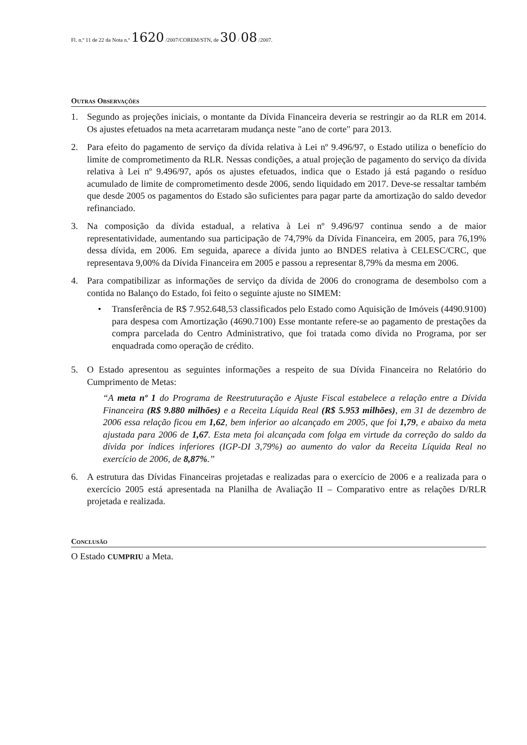Fl. n.º 11 de 22 da Nota n.º 1620 /2007/COREM/STN, de 30 / 08 /2007.
Outras Observações
1. Segundo as projeções iniciais, o montante da Dívida Financeira deveria se restringir ao da RLR em 2014. Os ajustes efetuados na meta acarretaram mudança neste "ano de corte" para 2013.
2. Para efeito do pagamento de serviço da dívida relativa à Lei nº 9.496/97, o Estado utiliza o benefício do limite de comprometimento da RLR. Nessas condições, a atual projeção de pagamento do serviço da dívida relativa à Lei nº 9.496/97, após os ajustes efetuados, indica que o Estado já está pagando o resíduo acumulado de limite de comprometimento desde 2006, sendo liquidado em 2017. Deve-se ressaltar também que desde 2005 os pagamentos do Estado são suficientes para pagar parte da amortização do saldo devedor refinanciado.
3. Na composição da dívida estadual, a relativa à Lei nº 9.496/97 continua sendo a de maior representatividade, aumentando sua participação de 74,79% da Dívida Financeira, em 2005, para 76,19% dessa dívida, em 2006. Em seguida, aparece a dívida junto ao BNDES relativa à CELESC/CRC, que representava 9,00% da Dívida Financeira em 2005 e passou a representar 8,79% da mesma em 2006.
4. Para compatibilizar as informações de serviço da dívida de 2006 do cronograma de desembolso com a contida no Balanço do Estado, foi feito o seguinte ajuste no SIMEM:
• Transferência de R$ 7.952.648,53 classificados pelo Estado como Aquisição de Imóveis (4490.9100) para despesa com Amortização (4690.7100) Esse montante refere-se ao pagamento de prestações da compra parcelada do Centro Administrativo, que foi tratada como dívida no Programa, por ser enquadrada como operação de crédito.
5. O Estado apresentou as seguintes informações a respeito de sua Dívida Financeira no Relatório do Cumprimento de Metas:
“A meta nº 1 do Programa de Reestruturação e Ajuste Fiscal estabelece a relação entre a Dívida Financeira (R$ 9.880 milhões) e a Receita Líquida Real (R$ 5.953 milhões), em 31 de dezembro de 2006 essa relação ficou em 1,62, bem inferior ao alcançado em 2005, que foi 1,79, e abaixo da meta ajustada para 2006 de 1,67. Esta meta foi alcançada com folga em virtude da correção do saldo da dívida por índices inferiores (IGP-DI 3,79%) ao aumento do valor da Receita Líquida Real no exercício de 2006, de 8,87%.”
6. A estrutura das Dívidas Financeiras projetadas e realizadas para o exercício de 2006 e a realizada para o exercício 2005 está apresentada na Planilha de Avaliação II – Comparativo entre as relações D/RLR projetada e realizada.
Conclusão
O Estado CUMPRIU a Meta.